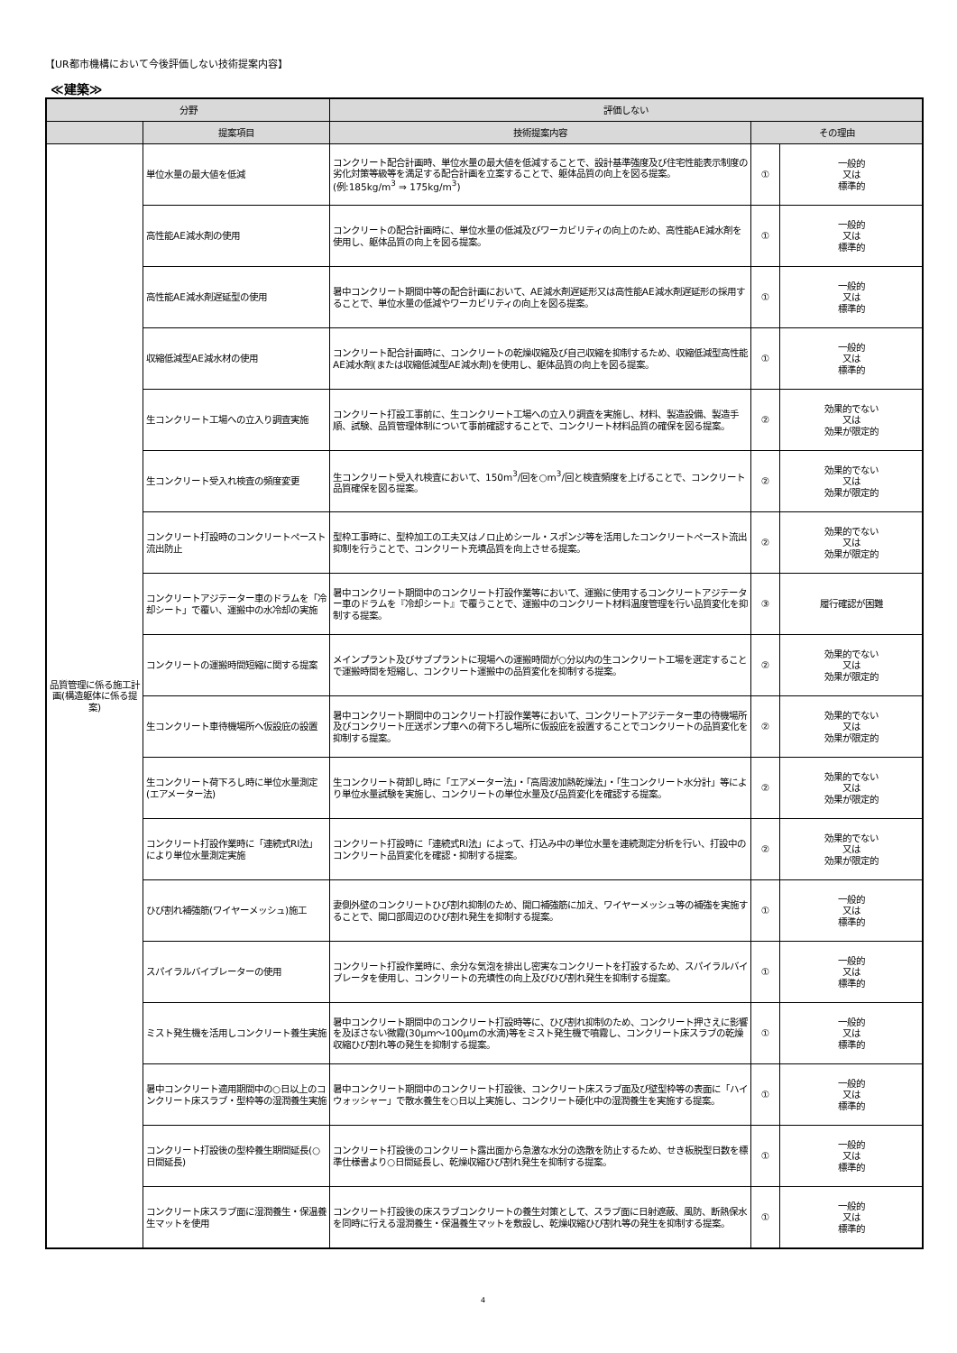【UR都市機構において今後評価しない技術提案内容】
≪建築≫
| 分野 | | 評価しない | | |
| --- | --- | --- | --- | --- |
| | 提案項目 | 技術提案内容 | その理由 | |
| 品質管理に係る施工計画(構造躯体に係る提案) | 単位水量の最大値を低減 | コンクリート配合計画時、単位水量の最大値を低減することで、設計基準強度及び住宅性能表示制度の劣化対策等級等を満足する配合計画を立案することで、躯体品質の向上を図る提案。 (例:185kg/m<sup>3</sup> ⇒ 175kg/m<sup>3</sup>) | ① | 一般的 又は 標準的 |
| | 高性能AE減水剤の使用 | コンクリートの配合計画時に、単位水量の低減及びワーカビリティの向上のため、高性能AE減水剤を使用し、躯体品質の向上を図る提案。 | ① | 一般的 又は 標準的 |
| | 高性能AE減水剤遅延型の使用 | 暑中コンクリート期間中等の配合計画において、AE減水剤遅延形又は高性能AE減水剤遅延形の採用することで、単位水量の低減やワーカビリティの向上を図る提案。 | ① | 一般的 又は 標準的 |
| | 収縮低減型AE減水材の使用 | コンクリート配合計画時に、コンクリートの乾燥収縮及び自己収縮を抑制するため、収縮低減型高性能AE減水剤(または収縮低減型AE減水剤)を使用し、躯体品質の向上を図る提案。 | ① | 一般的 又は 標準的 |
| | 生コンクリート工場への立入り調査実施 | コンクリート打設工事前に、生コンクリート工場への立入り調査を実施し、材料、製造設備、製造手順、試験、品質管理体制について事前確認することで、コンクリート材料品質の確保を図る提案。 | ② | 効果的でない 又は 効果が限定的 |
| | 生コンクリート受入れ検査の頻度変更 | 生コンクリート受入れ検査において、150m<sup>3</sup>/回を○m<sup>3</sup>/回と検査頻度を上げることで、コンクリート品質確保を図る提案。 | ② | 効果的でない 又は 効果が限定的 |
| | コンクリート打設時のコンクリートペースト流出防止 | 型枠工事時に、型枠加工の工夫又はノロ止めシール・スポンジ等を活用したコンクリートペースト流出抑制を行うことで、コンクリート充填品質を向上させる提案。 | ② | 効果的でない 又は 効果が限定的 |
| | コンクリートアジテーター車のドラムを「冷却シート」で覆い、運搬中の水冷却の実施 | 暑中コンクリート期間中のコンクリート打設作業等において、運搬に使用するコンクリートアジテーター車のドラムを『冷却シート』で覆うことで、運搬中のコンクリート材料温度管理を行い品質変化を抑制する提案。 | ③ | 履行確認が困難 |
| | コンクリートの運搬時間短縮に関する提案 | メインプラント及びサブプラントに現場への運搬時間が○分以内の生コンクリート工場を選定することで運搬時間を短縮し、コンクリート運搬中の品質変化を抑制する提案。 | ② | 効果的でない 又は 効果が限定的 |
| | 生コンクリート車待機場所へ仮設庇の設置 | 暑中コンクリート期間中のコンクリート打設作業等において、コンクリートアジテーター車の待機場所及びコンクリート圧送ポンプ車への荷下ろし場所に仮設庇を設置することでコンクリートの品質変化を抑制する提案。 | ② | 効果的でない 又は 効果が限定的 |
| | 生コンクリート荷下ろし時に単位水量測定(エアメーター法) | 生コンクリート荷卸し時に「エアメーター法」・「高周波加熱乾燥法」・「生コンクリート水分計」等により単位水量試験を実施し、コンクリートの単位水量及び品質変化を確認する提案。 | ② | 効果的でない 又は 効果が限定的 |
| | コンクリート打設作業時に「連続式RI法」により単位水量測定実施 | コンクリート打設時に「連続式RI法」によって、打込み中の単位水量を連続測定分析を行い、打設中のコンクリート品質変化を確認・抑制する提案。 | ② | 効果的でない 又は 効果が限定的 |
| | ひび割れ補強筋(ワイヤーメッシュ)施工 | 妻側外壁のコンクリートひび割れ抑制のため、開口補強筋に加え、ワイヤーメッシュ等の補強を実施することで、開口部周辺のひび割れ発生を抑制する提案。 | ① | 一般的 又は 標準的 |
| | スパイラルバイブレーターの使用 | コンクリート打設作業時に、余分な気泡を排出し密実なコンクリートを打設するため、スパイラルバイブレータを使用し、コンクリートの充填性の向上及びひび割れ発生を抑制する提案。 | ① | 一般的 又は 標準的 |
| | ミスト発生機を活用しコンクリート養生実施 | 暑中コンクリート期間中のコンクリート打設時等に、ひび割れ抑制のため、コンクリート押さえに影響を及ぼさない微霧(30μm～100μmの水滴)等をミスト発生機で噴霧し、コンクリート床スラブの乾燥収縮ひび割れ等の発生を抑制する提案。 | ① | 一般的 又は 標準的 |
| | 暑中コンクリート適用期間中の○日以上のコンクリート床スラブ・型枠等の湿潤養生実施 | 暑中コンクリート期間中のコンクリート打設後、コンクリート床スラブ面及び壁型枠等の表面に「ハイウォッシャー」で散水養生を○日以上実施し、コンクリート硬化中の湿潤養生を実施する提案。 | ① | 一般的 又は 標準的 |
| | コンクリート打設後の型枠養生期間延長(○日間延長) | コンクリート打設後のコンクリート露出面から急激な水分の逸散を防止するため、せき板脱型日数を標準仕様書より○日間延長し、乾燥収縮ひび割れ発生を抑制する提案。 | ① | 一般的 又は 標準的 |
| | コンクリート床スラブ面に湿潤養生・保温養生マットを使用 | コンクリート打設後の床スラブコンクリートの養生対策として、スラブ面に日射遮蔽、風防、断熱保水を同時に行える湿潤養生・保温養生マットを敷設し、乾燥収縮ひび割れ等の発生を抑制する提案。 | ① | 一般的 又は 標準的 |
4